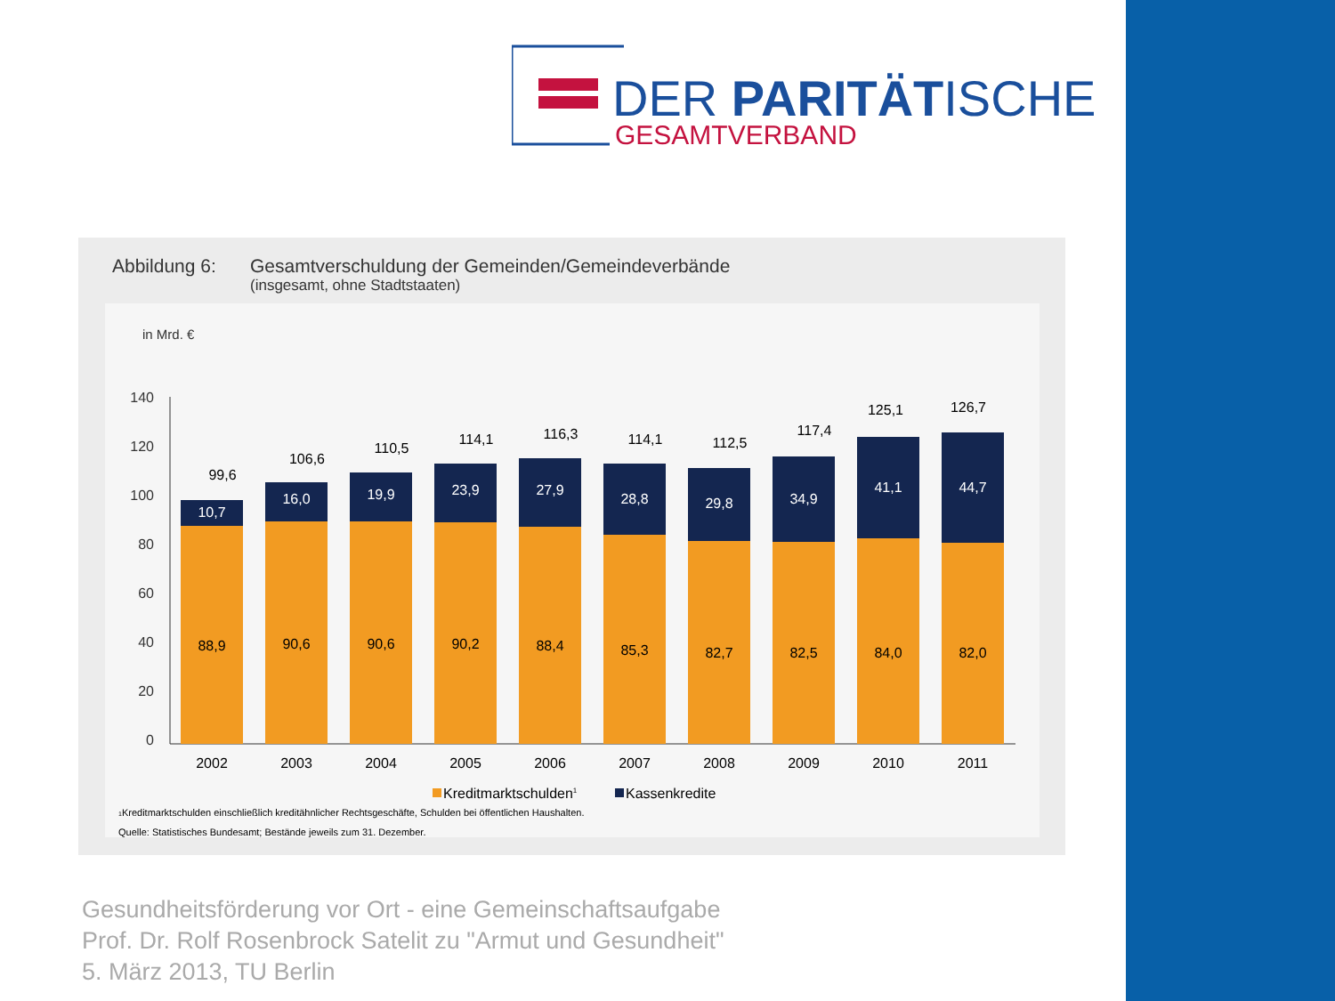DER PARITÄTISCHE
GESAMTVERBAND
Abbildung 6: Gesamtverschuldung der Gemeinden/Gemeindeverbände
(insgesamt, ohne Stadtstaaten)
in Mrd. €
140
120
100
80
60
40
20
0
10,7
88,9
99,6
2002
16,0
90,6
106,6
2003
19,9
90,6
110,5
2004
23,9
90,2
114,1
2005
27,9
88,4
116,3
2006
28,8
85,3
114,1
2007
29,8
82,7
112,5
2008
34,9
82,5
117,4
2009
41,1
84,0
125,1
2010
44,7
82,0
126,7
2011
Kreditmarktschulden1
Kassenkredite
1Kreditmarktschulden einschließlich kreditähnlicher Rechtsgeschäfte, Schulden bei öffentlichen Haushalten.
Quelle: Statistisches Bundesamt; Bestände jeweils zum 31. Dezember.
Gesundheitsförderung vor Ort - eine Gemeinschaftsaufgabe
Prof. Dr. Rolf Rosenbrock Satelit zu "Armut und Gesundheit"
5. März 2013, TU Berlin